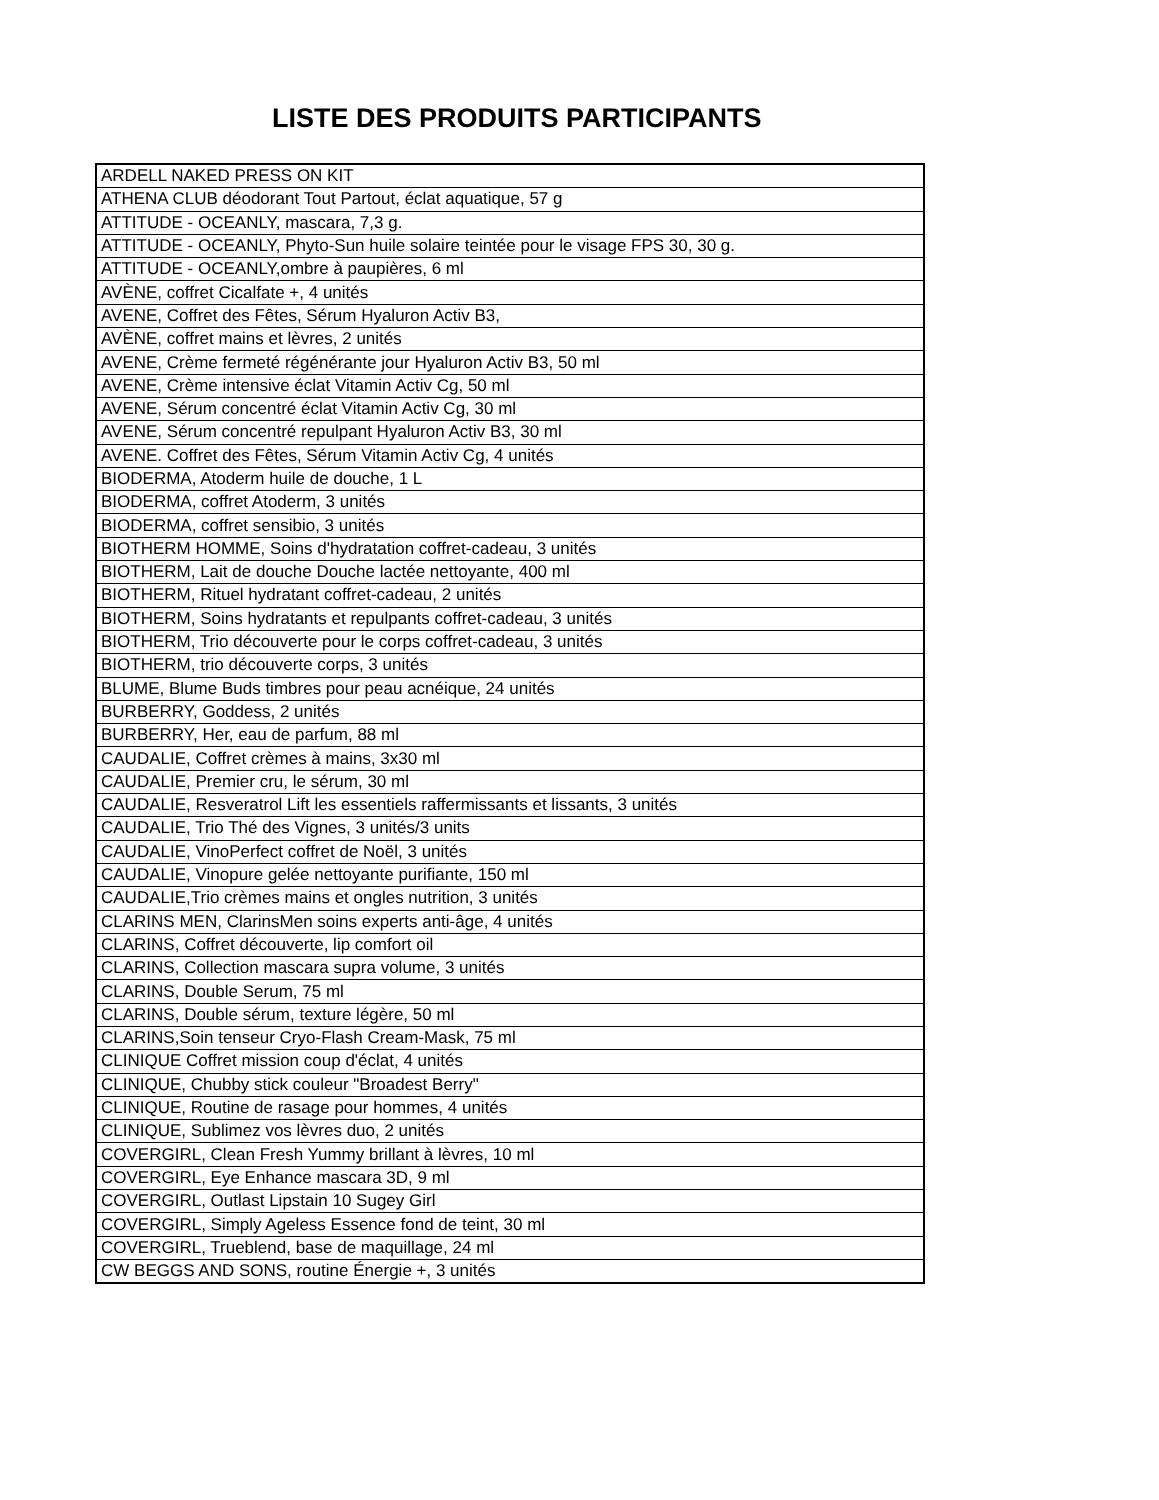LISTE DES PRODUITS PARTICIPANTS
| ARDELL NAKED PRESS ON KIT |
| ATHENA CLUB déodorant Tout Partout, éclat aquatique, 57 g |
| ATTITUDE - OCEANLY, mascara, 7,3 g. |
| ATTITUDE - OCEANLY, Phyto-Sun huile solaire teintée pour le visage FPS 30, 30 g. |
| ATTITUDE - OCEANLY,ombre à paupières, 6 ml |
| AVÈNE, coffret Cicalfate +, 4 unités |
| AVENE, Coffret des Fêtes, Sérum Hyaluron Activ B3, |
| AVÈNE, coffret mains et lèvres, 2 unités |
| AVENE, Crème fermeté régénérante jour Hyaluron Activ B3, 50 ml |
| AVENE, Crème intensive éclat Vitamin Activ Cg, 50 ml |
| AVENE, Sérum concentré éclat Vitamin Activ Cg, 30 ml |
| AVENE, Sérum concentré repulpant Hyaluron Activ B3, 30 ml |
| AVENE. Coffret des Fêtes, Sérum Vitamin Activ Cg, 4 unités |
| BIODERMA, Atoderm huile de douche, 1 L |
| BIODERMA, coffret Atoderm, 3 unités |
| BIODERMA, coffret sensibio, 3 unités |
| BIOTHERM HOMME, Soins d'hydratation coffret-cadeau, 3 unités |
| BIOTHERM, Lait de douche Douche lactée nettoyante, 400 ml |
| BIOTHERM, Rituel hydratant coffret-cadeau, 2 unités |
| BIOTHERM, Soins hydratants et repulpants coffret-cadeau, 3 unités |
| BIOTHERM, Trio découverte pour le corps coffret-cadeau, 3 unités |
| BIOTHERM, trio découverte corps, 3 unités |
| BLUME, Blume Buds timbres pour peau acnéique, 24 unités |
| BURBERRY, Goddess, 2 unités |
| BURBERRY, Her, eau de parfum, 88 ml |
| CAUDALIE, Coffret crèmes à mains, 3x30 ml |
| CAUDALIE, Premier cru, le sérum, 30 ml |
| CAUDALIE, Resveratrol Lift les essentiels raffermissants et lissants, 3 unités |
| CAUDALIE, Trio Thé des Vignes, 3 unités/3 units |
| CAUDALIE, VinoPerfect coffret de Noël, 3 unités |
| CAUDALIE, Vinopure gelée nettoyante purifiante, 150 ml |
| CAUDALIE,Trio crèmes mains et ongles nutrition, 3 unités |
| CLARINS MEN, ClarinsMen soins experts anti-âge, 4 unités |
| CLARINS, Coffret découverte, lip comfort oil |
| CLARINS, Collection mascara supra volume, 3 unités |
| CLARINS, Double Serum, 75 ml |
| CLARINS, Double sérum, texture légère, 50 ml |
| CLARINS,Soin tenseur Cryo-Flash Cream-Mask, 75 ml |
| CLINIQUE Coffret mission coup d'éclat, 4 unités |
| CLINIQUE, Chubby stick couleur "Broadest Berry" |
| CLINIQUE, Routine de rasage pour hommes, 4 unités |
| CLINIQUE, Sublimez vos lèvres duo, 2 unités |
| COVERGIRL, Clean Fresh Yummy brillant à lèvres, 10 ml |
| COVERGIRL, Eye Enhance mascara 3D, 9 ml |
| COVERGIRL, Outlast Lipstain 10 Sugey Girl |
| COVERGIRL, Simply Ageless Essence fond de teint, 30 ml |
| COVERGIRL, Trueblend, base de maquillage, 24 ml |
| CW BEGGS AND SONS, routine Énergie +, 3 unités |